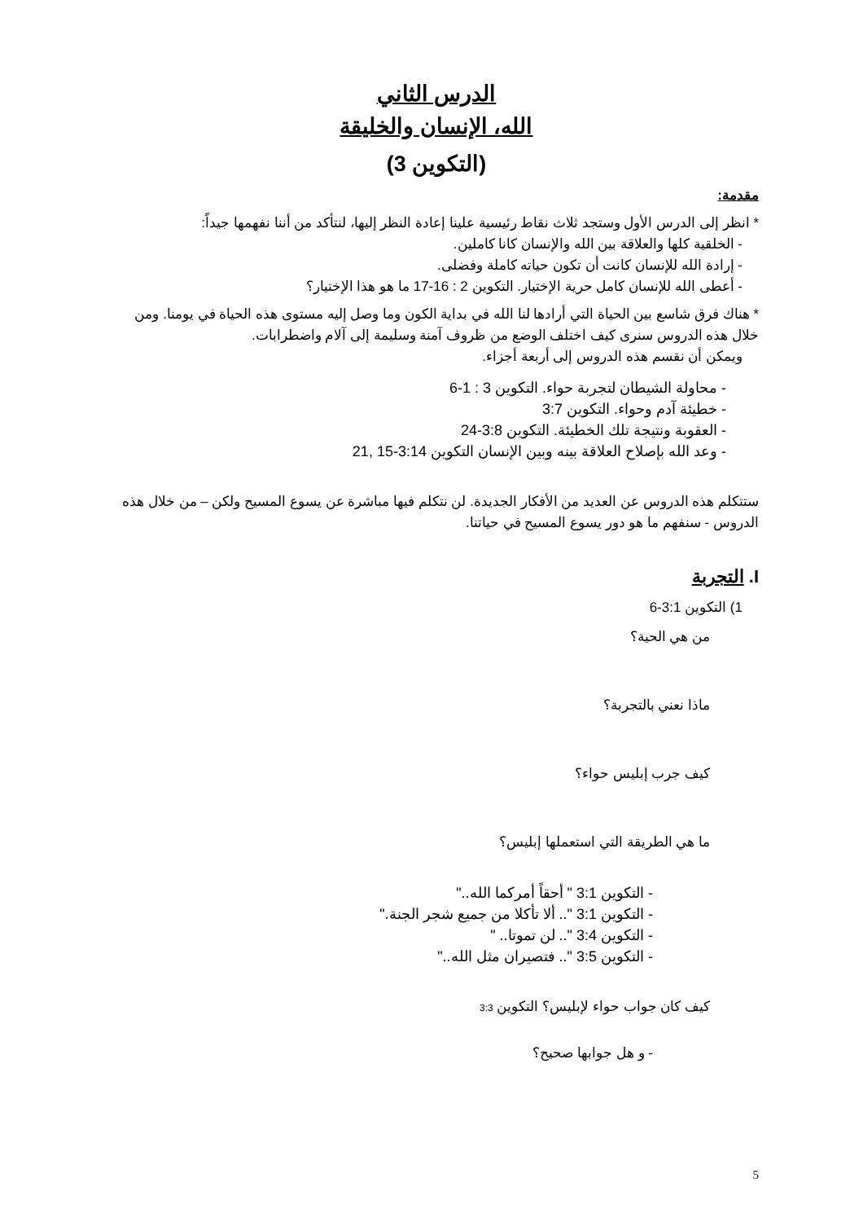الدرس الثاني
الله، الإنسان والخليقة
(التكوين 3)
مقدمة:
* انظر إلى الدرس الأول وستجد ثلاث نقاط رئيسية علينا إعادة النظر إليها، لنتأكد من أننا نفهمها جيداً:
- الخلقية كلها والعلاقة بين الله والإنسان كانا كاملين.
- إرادة الله للإنسان كانت أن تكون حياته كاملة وفضلى.
- أعطى الله للإنسان كامل حرية الإختيار. التكوين 2 : 16-17 ما هو هذا الإختيار؟
* هناك فرق شاسع بين الحياة التي أرادها لنا الله في بداية الكون وما وصل إليه مستوى هذه الحياة في يومنا. ومن خلال هذه الدروس سنرى كيف اختلف الوضع من ظروف آمنة وسليمة إلى آلام واضطرابات.
ويمكن أن نقسم هذه الدروس إلى أربعة أجزاء.
- محاولة الشيطان لتجربة حواء. التكوين 3 : 1-6
- خطيئة آدم وحواء. التكوين 3:7
- العقوبة ونتيجة تلك الخطيئة. التكوين 3:8-24
- وعد الله بإصلاح العلاقة بينه وبين الإنسان التكوين 3:14-15 ,21
ستتكلم هذه الدروس عن العديد من الأفكار الجديدة. لن نتكلم فيها مباشرة عن يسوع المسيح ولكن – من خلال هذه الدروس - سنفهم ما هو دور يسوع المسيح في حياتنا.
I. التجربة
1) التكوين 3:1-6
من هي الحية؟
ماذا نعني بالتجربة؟
كيف جرب إبليس حواء؟
ما هي الطريقة التي استعملها إبليس؟
- التكوين 3:1 " أحقاً أمركما الله.."
- التكوين 3:1 ".. ألا تأكلا من جميع شجر الجنة."
- التكوين 3:4 ".. لن تموتا.. "
- التكوين 3:5 ".. فتصيران مثل الله.."
كيف كان جواب حواء لإبليس؟ التكوين 3:3
- و هل جوابها صحيح؟
5